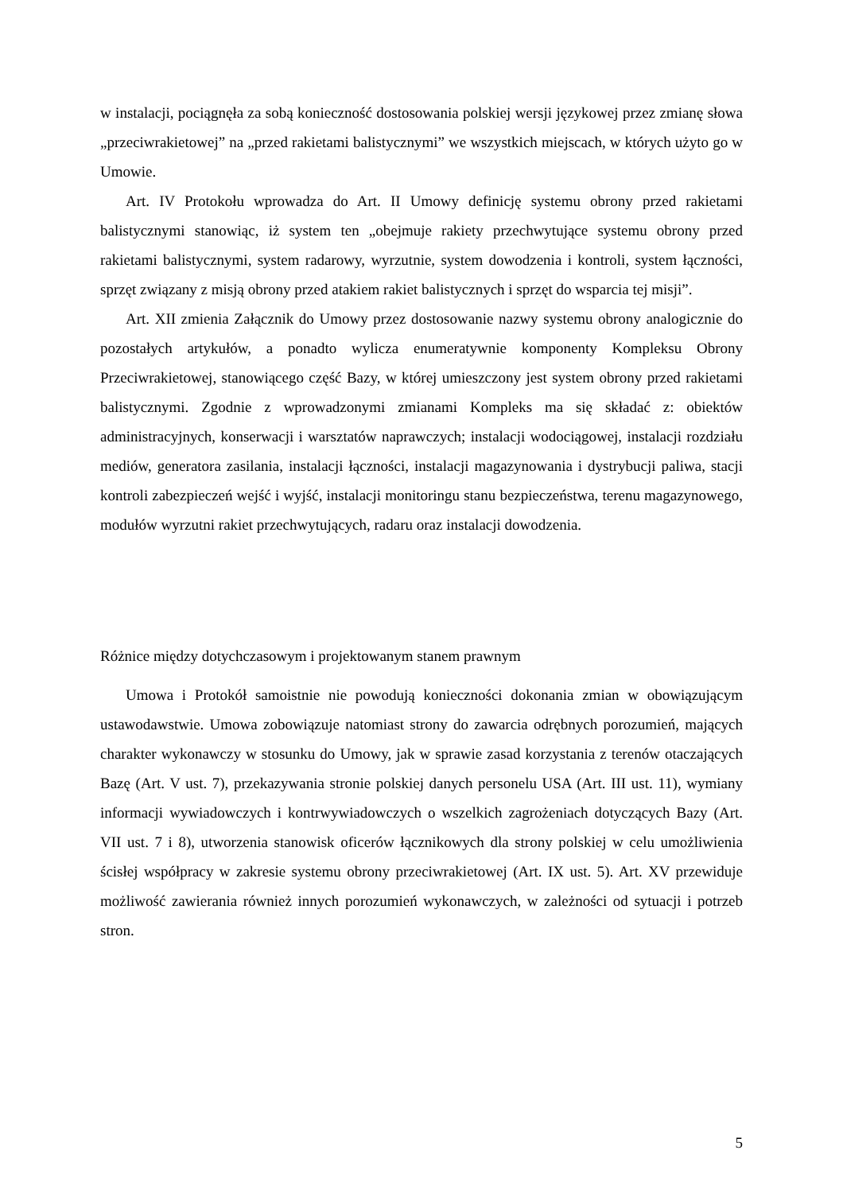w instalacji, pociągnęła za sobą konieczność dostosowania polskiej wersji językowej przez zmianę słowa „przeciwrakietowej” na „przed rakietami balistycznymi” we wszystkich miejscach, w których użyto go w Umowie.
Art. IV Protokołu wprowadza do Art. II Umowy definicję systemu obrony przed rakietami balistycznymi stanowiąc, iż system ten „obejmuje rakiety przechwytujące systemu obrony przed rakietami balistycznymi, system radarowy, wyrzutnie, system dowodzenia i kontroli, system łączności, sprzęt związany z misją obrony przed atakiem rakiet balistycznych i sprzęt do wsparcia tej misji”.
Art. XII zmienia Załącznik do Umowy przez dostosowanie nazwy systemu obrony analogicznie do pozostałych artykułów, a ponadto wylicza enumeratywnie komponenty Kompleksu Obrony Przeciwrakietowej, stanowiącego część Bazy, w której umieszczony jest system obrony przed rakietami balistycznymi. Zgodnie z wprowadzonymi zmianami Kompleks ma się składać z: obiektów administracyjnych, konserwacji i warsztatów naprawczych; instalacji wodociągowej, instalacji rozdziału mediów, generatora zasilania, instalacji łączności, instalacji magazynowania i dystrybucji paliwa, stacji kontroli zabezpieczeń wejść i wyjść, instalacji monitoringu stanu bezpieczeństwa, terenu magazynowego, modułów wyrzutni rakiet przechwytujących, radaru oraz instalacji dowodzenia.
Różnice między dotychczasowym i projektowanym stanem prawnym
Umowa i Protokół samoistnie nie powodują konieczności dokonania zmian w obowiązującym ustawodawstwie. Umowa zobowiązuje natomiast strony do zawarcia odrębnych porozumień, mających charakter wykonawczy w stosunku do Umowy, jak w sprawie zasad korzystania z terenów otaczających Bazę (Art. V ust. 7), przekazywania stronie polskiej danych personelu USA (Art. III ust. 11), wymiany informacji wywiadowczych i kontrwywiadowczych o wszelkich zagrożeniach dotyczących Bazy (Art. VII ust. 7 i 8), utworzenia stanowisk oficerów łącznikowych dla strony polskiej w celu umożliwienia ścisłej współpracy w zakresie systemu obrony przeciwrakietowej (Art. IX ust. 5). Art. XV przewiduje możliwość zawierania również innych porozumień wykonawczych, w zależności od sytuacji i potrzeb stron.
5